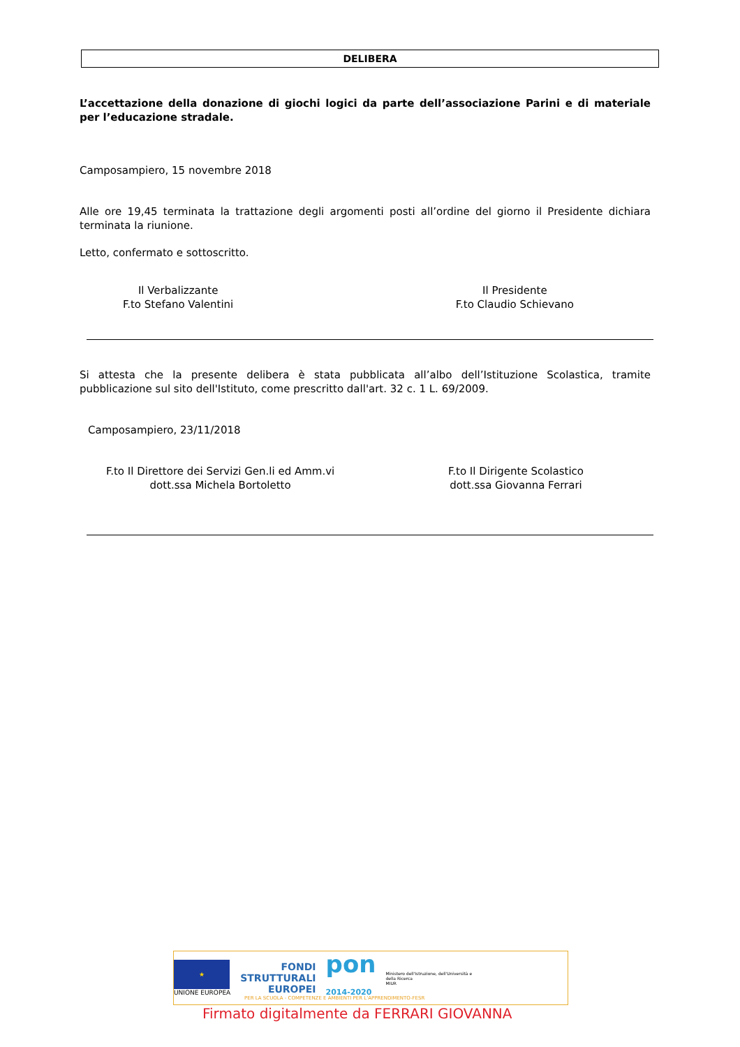DELIBERA
L’accettazione della donazione di giochi logici da parte dell’associazione Parini e di materiale per l’educazione stradale.
Camposampiero, 15 novembre 2018
Alle ore 19,45 terminata la trattazione degli argomenti posti all’ordine del giorno il Presidente dichiara terminata la riunione.
Letto, confermato e sottoscritto.
Il Verbalizzante
F.to Stefano Valentini
Il Presidente
F.to Claudio Schievano
Si attesta che la presente delibera è stata pubblicata all’albo dell’Istituzione Scolastica, tramite pubblicazione sul sito dell'Istituto, come prescritto dall'art. 32 c. 1 L. 69/2009.
Camposampiero, 23/11/2018
F.to Il Direttore dei Servizi Gen.li ed Amm.vi
dott.ssa Michela Bortoletto
F.to Il Dirigente Scolastico
dott.ssa Giovanna Ferrari
★
UNIONE EUROPEA
FONDI
STRUTTURALI
EUROPEI
pon
2014-2020
Ministero dell'Istruzione, dell'Università e della Ricerca
MIUR
PER LA SCUOLA - COMPETENZE E AMBIENTI PER L'APPRENDIMENTO-FESR
Firmato digitalmente da FERRARI GIOVANNA